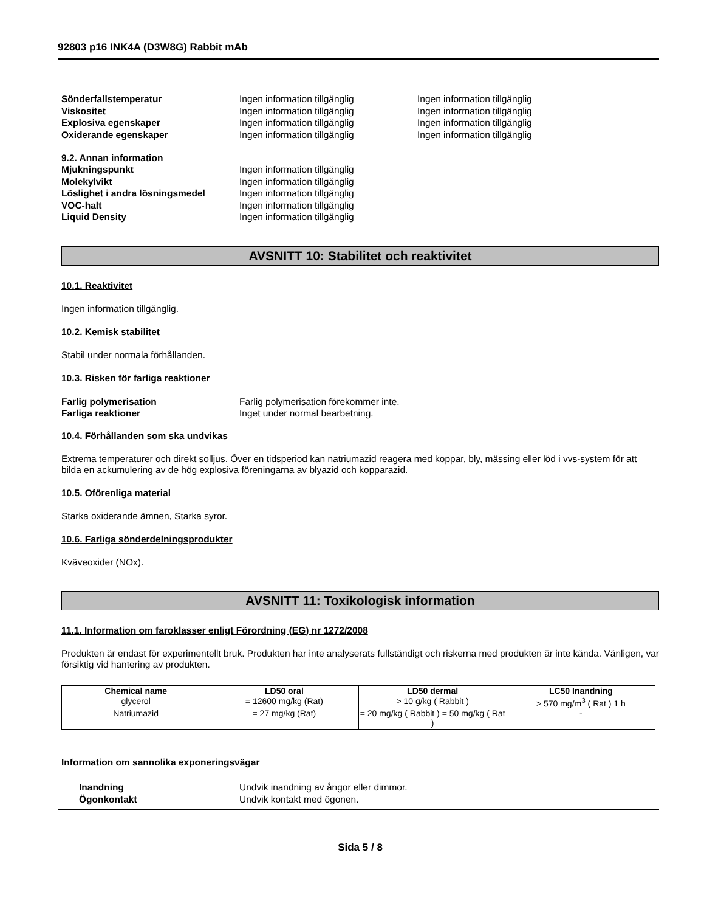92803 p16 INK4A (D3W8G) Rabbit mAb
Sönderfallstemperatur Ingen information tillgänglig Ingen information tillgänglig
Viskositet Ingen information tillgänglig Ingen information tillgänglig
Explosiva egenskaper Ingen information tillgänglig Ingen information tillgänglig
Oxiderande egenskaper Ingen information tillgänglig Ingen information tillgänglig
9.2. Annan information
Mjukningspunkt Ingen information tillgänglig
Molekylvikt Ingen information tillgänglig
Löslighet i andra lösningsmedel Ingen information tillgänglig
VOC-halt Ingen information tillgänglig
Liquid Density Ingen information tillgänglig
AVSNITT 10: Stabilitet och reaktivitet
10.1. Reaktivitet
Ingen information tillgänglig.
10.2. Kemisk stabilitet
Stabil under normala förhållanden.
10.3. Risken för farliga reaktioner
Farlig polymerisation Farlig polymerisation förekommer inte.
Farliga reaktioner Inget under normal bearbetning.
10.4. Förhållanden som ska undvikas
Extrema temperaturer och direkt solljus. Över en tidsperiod kan natriumazid reagera med koppar, bly, mässing eller löd i vvs-system för att bilda en ackumulering av de hög explosiva föreningarna av blyazid och kopparazid.
10.5. Oförenliga material
Starka oxiderande ämnen, Starka syror.
10.6. Farliga sönderdelningsprodukter
Kväveoxider (NOx).
AVSNITT 11: Toxikologisk information
11.1. Information om faroklasser enligt Förordning (EG) nr 1272/2008
Produkten är endast för experimentellt bruk. Produkten har inte analyserats fullständigt och riskerna med produkten är inte kända. Vänligen, var försiktig vid hantering av produkten.
| Chemical name | LD50 oral | LD50 dermal | LC50 Inandning |
| --- | --- | --- | --- |
| glycerol | = 12600 mg/kg (Rat) | > 10 g/kg ( Rabbit ) | > 570 mg/m<sup>3</sup> ( Rat ) 1 h |
| Natriumazid | = 27 mg/kg (Rat) | = 20 mg/kg ( Rabbit ) = 50 mg/kg ( Rat ) | - |
Information om sannolika exponeringsvägar
Inandning Undvik inandning av ångor eller dimmor.
Ögonkontakt Undvik kontakt med ögonen.
Sida 5 / 8